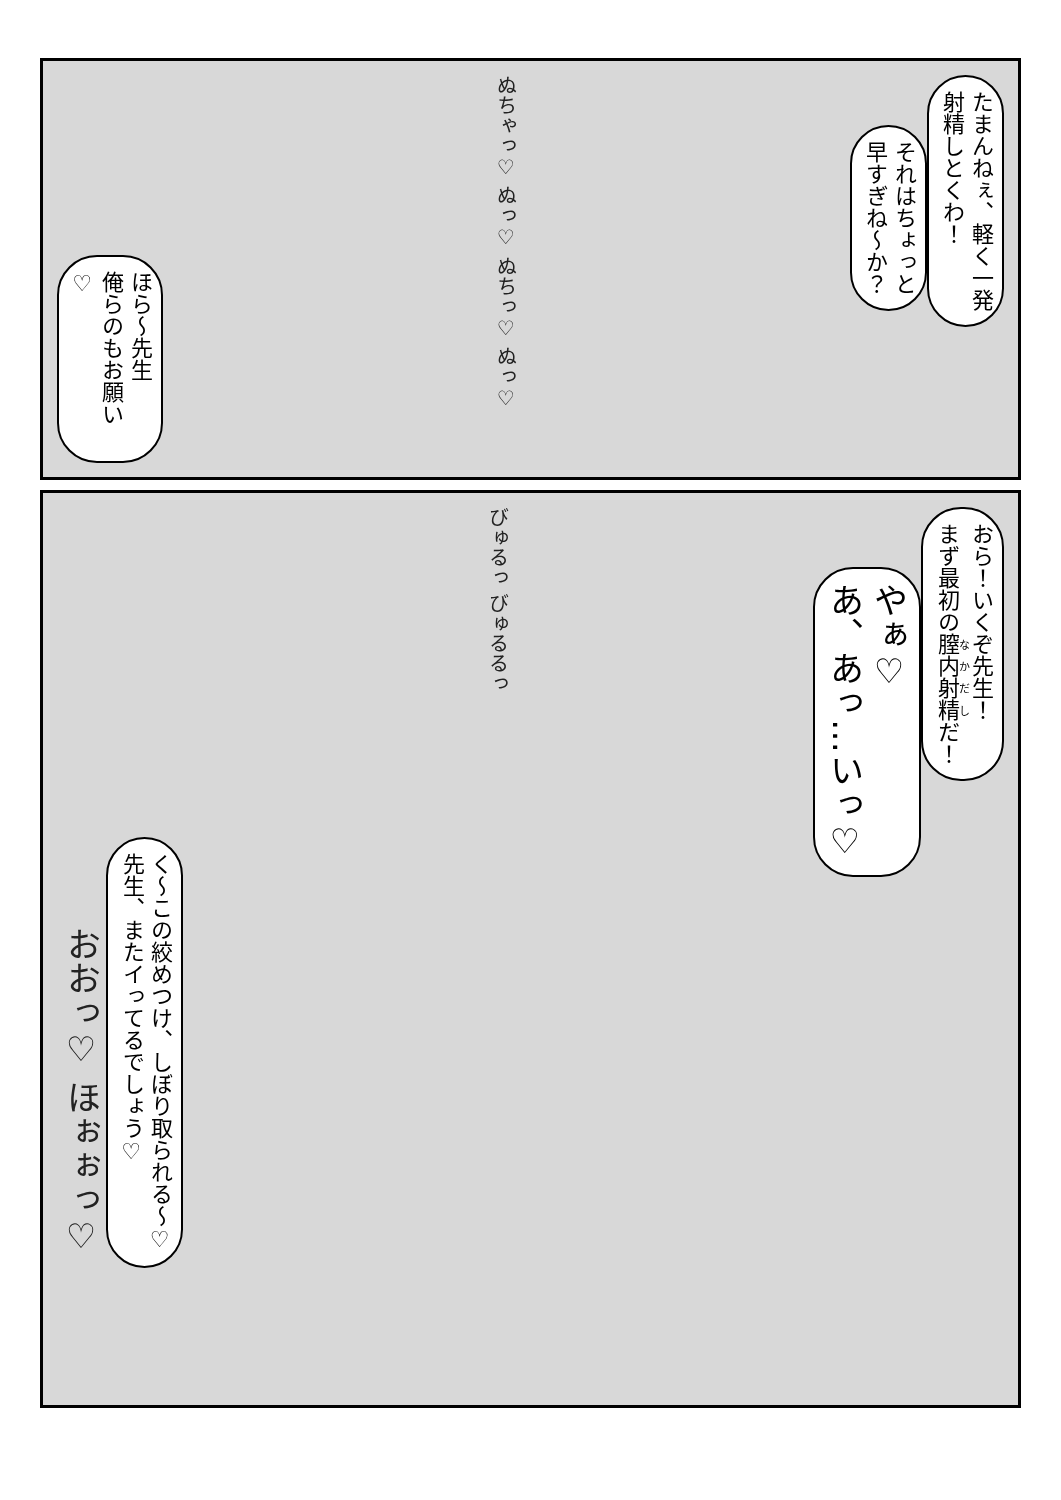たまんねぇ、軽く一発
射精しとくわ！
それはちょっと
早すぎね～か？
ぬちゃっ♡ ぬっ♡ ぬちっ♡ ぬっ♡
ほら～先生
俺らのもお願い♡
おら！いくぞ先生！
まず最初の膣内射精だ！
やぁ♡
あ、あっ…いっ♡
びゅるっ びゅるるっ
く～この絞めつけ、しぼり取られる～♡
先生、またイってるでしょう♡
おおっ♡ ほぉぉっ♡